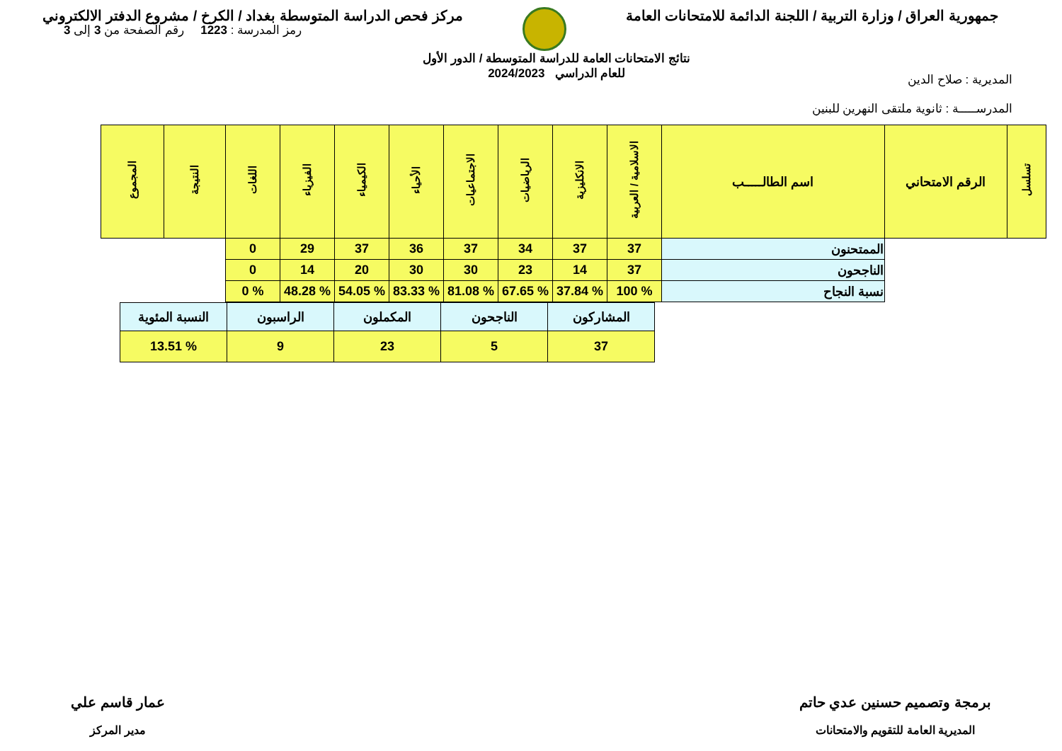جمهورية العراق / وزارة التربية / اللجنة الدائمة للامتحانات العامة
مركز فحص الدراسة المتوسطة بغداد / الكرخ / مشروع الدفتر الالكتروني
المديرية : صلاح الدين
المدرســـــة : ثانوية ملتقى النهرين للبنين
نتائج الامتحانات العامة للدراسة المتوسطة / الدور الأول
للعام الدراسي 2024/2023
رمز المدرسة : 1223 رقم الصفحة من 3 إلى 3
| تسلسل | الرقم الامتحاني | اسم الطالـــــب | الاسلامية / العربية | الانكليزية | الرياضيات | الاجتماعيات | الأحياء | الكيمياء | الفيزياء | اللغات | النتيجة | المجموع |
| --- | --- | --- | --- | --- | --- | --- | --- | --- | --- | --- | --- | --- |
| | | الممتحنون | 37 | 37 | 34 | 37 | 36 | 37 | 29 | 0 | | |
| | | الناجحون | 37 | 14 | 23 | 30 | 30 | 20 | 14 | 0 | | |
| | | نسبة النجاح | % 100 | % 37.84 | % 67.65 | % 81.08 | % 83.33 | % 54.05 | % 48.28 | % 0 | | |
| المشاركون | الناجحون | المكملون | الراسبون | النسبة المئوية |
| 37 | 5 | 23 | 9 | % 13.51 |
برمجة وتصميم حسنين عدي حاتم
المديرية العامة للتقويم والامتحانات
عمار قاسم علي
مدير المركز